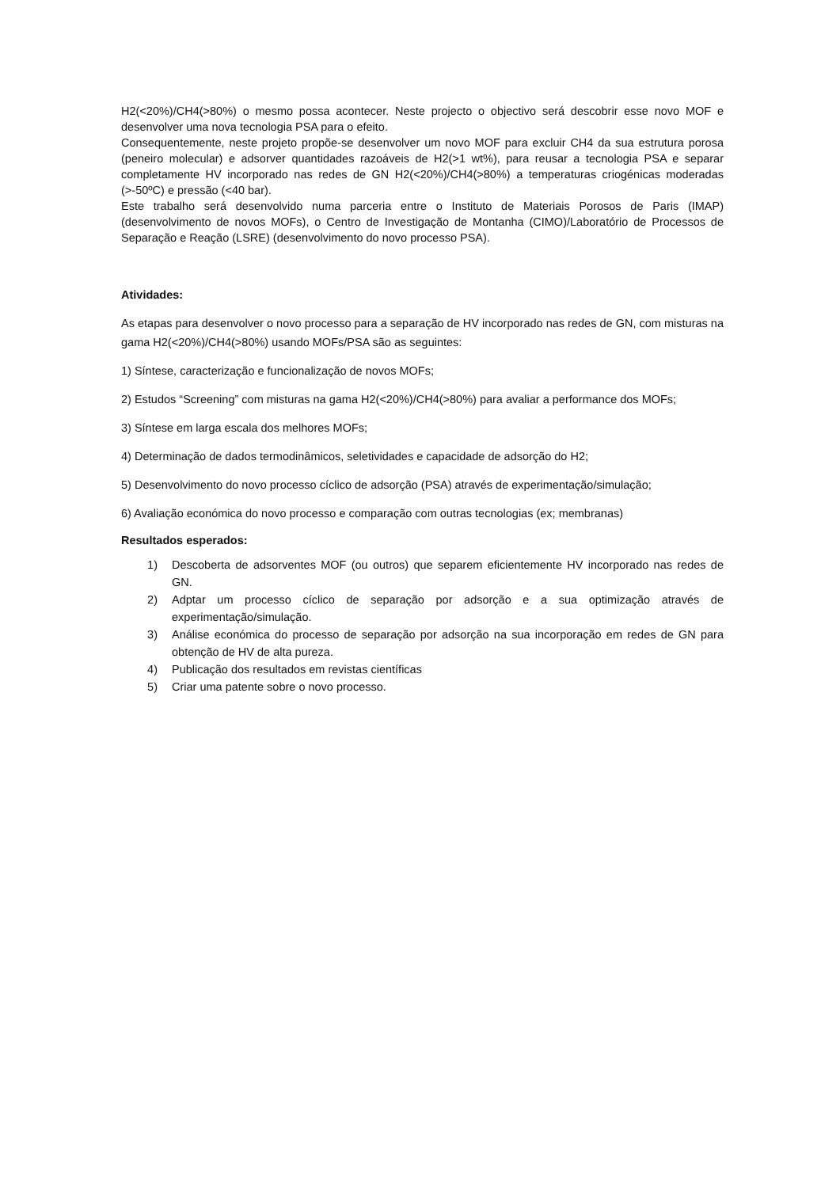H2(<20%)/CH4(>80%) o mesmo possa acontecer. Neste projecto o objectivo será descobrir esse novo MOF e desenvolver uma nova tecnologia PSA para o efeito.
Consequentemente, neste projeto propõe-se desenvolver um novo MOF para excluir CH4 da sua estrutura porosa (peneiro molecular) e adsorver quantidades razoáveis de H2(>1 wt%), para reusar a tecnologia PSA e separar completamente HV incorporado nas redes de GN H2(<20%)/CH4(>80%) a temperaturas criogénicas moderadas (>-50ºC) e pressão (<40 bar).
Este trabalho será desenvolvido numa parceria entre o Instituto de Materiais Porosos de Paris (IMAP) (desenvolvimento de novos MOFs), o Centro de Investigação de Montanha (CIMO)/Laboratório de Processos de Separação e Reação (LSRE) (desenvolvimento do novo processo PSA).
Atividades:
As etapas para desenvolver o novo processo para a separação de HV incorporado nas redes de GN, com misturas na gama H2(<20%)/CH4(>80%) usando MOFs/PSA são as seguintes:
1) Síntese, caracterização e funcionalização de novos MOFs;
2) Estudos “Screening” com misturas na gama H2(<20%)/CH4(>80%) para avaliar a performance dos MOFs;
3) Síntese em larga escala dos melhores MOFs;
4) Determinação de dados termodinâmicos, seletividades e capacidade de adsorção do H2;
5) Desenvolvimento do novo processo cíclico de adsorção (PSA) através de experimentação/simulação;
6) Avaliação económica do novo processo e comparação com outras tecnologias (ex; membranas)
Resultados esperados:
1) Descoberta de adsorventes MOF (ou outros) que separem eficientemente HV incorporado nas redes de GN.
2) Adptar um processo cíclico de separação por adsorção e a sua optimização através de experimentação/simulação.
3) Análise económica do processo de separação por adsorção na sua incorporação em redes de GN para obtenção de HV de alta pureza.
4) Publicação dos resultados em revistas científicas
5) Criar uma patente sobre o novo processo.